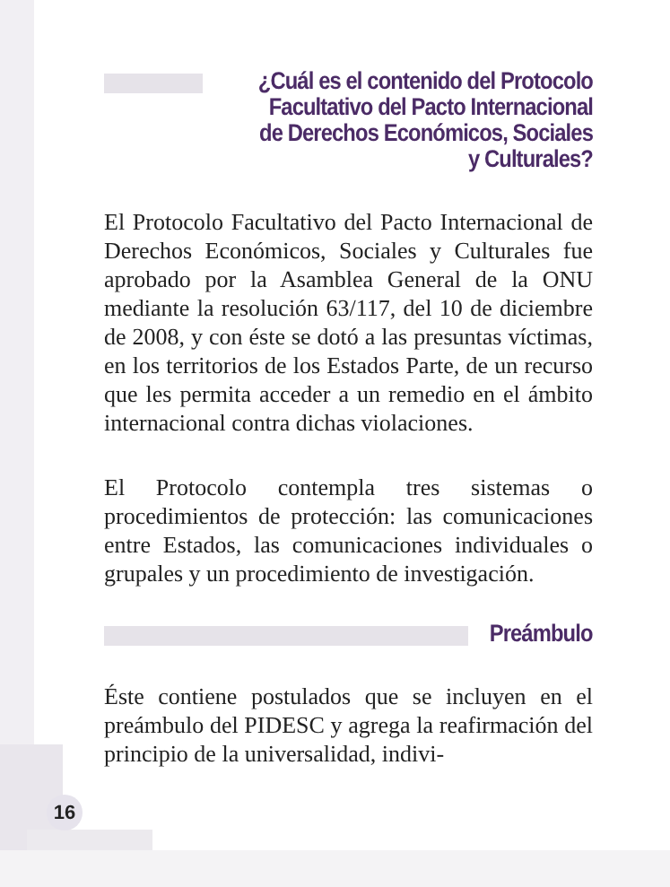¿Cuál es el contenido del Protocolo Facultativo del Pacto Internacional de Derechos Económicos, Sociales y Culturales?
El Protocolo Facultativo del Pacto Internacional de Derechos Económicos, Sociales y Culturales fue aprobado por la Asamblea General de la ONU mediante la resolución 63/117, del 10 de diciembre de 2008, y con éste se dotó a las presuntas víctimas, en los territorios de los Estados Parte, de un recurso que les permita acceder a un remedio en el ámbito internacional contra dichas violaciones.
El Protocolo contempla tres sistemas o procedimientos de protección: las comunicaciones entre Estados, las comunicaciones individuales o grupales y un procedimiento de investigación.
Preámbulo
Éste contiene postulados que se incluyen en el preámbulo del PIDESC y agrega la reafirmación del principio de la universalidad, indivi-
16